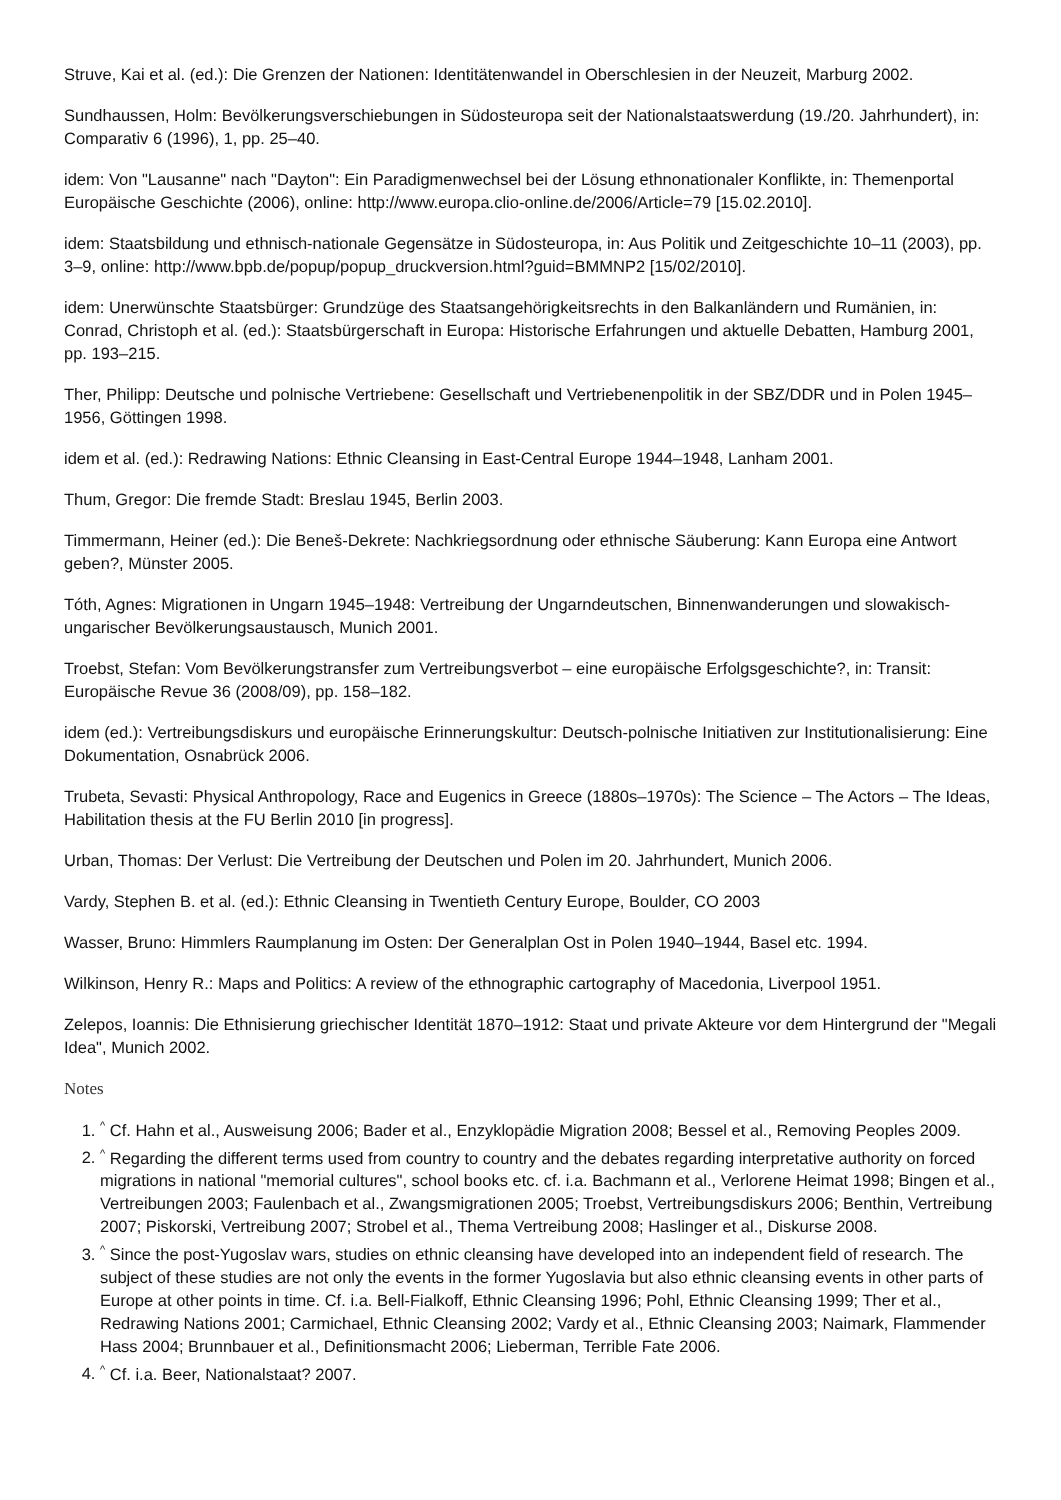Struve, Kai et al. (ed.): Die Grenzen der Nationen: Identitätenwandel in Oberschlesien in der Neuzeit, Marburg 2002.
Sundhaussen, Holm: Bevölkerungsverschiebungen in Südosteuropa seit der Nationalstaatswerdung (19./20. Jahrhun­dert), in: Comparativ 6 (1996), 1, pp. 25–40.
idem: Von "Lausanne" nach "Dayton": Ein Paradigmenwechsel bei der Lösung ethnonationaler Konflikte, in: Themenpor­tal Europäische Geschichte (2006), online: http://www.europa.clio-online.de/2006/Article=79 [15.02.2010].
idem: Staatsbildung und ethnisch-nationale Gegensätze in Südosteuropa, in: Aus Politik und Zeitgeschichte 10–11 (2003), pp. 3–9, online: http://www.bpb.de/popup/popup_druckversion.html?guid=BMMNP2 [15/02/2010].
idem: Unerwünschte Staatsbürger: Grundzüge des Staatsangehörigkeitsrechts in den Balkanländern und Rumänien, in: Conrad, Christoph et al. (ed.): Staatsbürgerschaft in Europa: Historische Erfahrungen und aktuelle Debatten, Hamburg 2001, pp. 193–215.
Ther, Philipp: Deutsche und polnische Vertriebene: Gesellschaft und Vertriebenenpolitik in der SBZ/DDR und in Polen 1945–1956, Göttingen 1998.
idem et al. (ed.): Redrawing Nations: Ethnic Cleansing in East-Central Europe 1944–1948, Lanham 2001.
Thum, Gregor: Die fremde Stadt: Breslau 1945, Berlin 2003.
Timmermann, Heiner (ed.): Die Beneš-Dekrete: Nachkriegsordnung oder ethnische Säuberung: Kann Europa eine Ant­wort geben?, Münster 2005.
Tóth, Agnes: Migrationen in Ungarn 1945–1948: Vertreibung der Ungarndeutschen, Binnenwanderungen und slowakisch-ungarischer Bevölkerungsaustausch, Munich 2001.
Troebst, Stefan: Vom Bevölkerungstransfer zum Vertreibungsverbot – eine europäische Erfolgsgeschichte?, in: Transit: Europäische Revue 36 (2008/09), pp. 158–182.
idem (ed.): Vertreibungsdiskurs und europäische Erinnerungskultur: Deutsch-polnische Initiativen zur Institutionalisierung: Eine Dokumentation, Osnabrück 2006.
Trubeta, Sevasti: Physical Anthropology, Race and Eugenics in Greece (1880s–1970s): The Science – The Actors – The Ideas, Habilitation thesis at the FU Berlin 2010 [in progress].
Urban, Thomas: Der Verlust: Die Vertreibung der Deutschen und Polen im 20. Jahrhundert, Munich 2006.
Vardy, Stephen B. et al. (ed.): Ethnic Cleansing in Twentieth Century Europe, Boulder, CO 2003
Wasser, Bruno: Himmlers Raumplanung im Osten: Der Generalplan Ost in Polen 1940–1944, Basel etc. 1994.
Wilkinson, Henry R.: Maps and Politics: A review of the ethnographic cartography of Macedonia, Liverpool 1951.
Zelepos, Ioannis: Die Ethnisierung griechischer Identität 1870–1912: Staat und private Akteure vor dem Hintergrund der "Megali Idea", Munich 2002.
Notes
1. <sup>^</sup> Cf. Hahn et al., Ausweisung 2006; Bader et al., Enzyklopädie Migration 2008; Bessel et al., Removing Peoples 2009.
2. <sup>^</sup> Regarding the different terms used from country to country and the debates regarding interpretative authority on forced migrations in national "memorial cultures", school books etc. cf. i.a. Bachmann et al., Verlorene Heimat 1998; Bingen et al., Vertreibungen 2003; Faulenbach et al., Zwangsmigrationen 2005; Troebst, Vertreibungsdiskurs 2006; Benthin, Vertreibung 2007; Piskorski, Vertreibung 2007; Strobel et al., Thema Vertreibung 2008; Haslinger et al., Diskurse 2008.
3. <sup>^</sup> Since the post-Yugoslav wars, studies on ethnic cleansing have developed into an independent field of research. The subject of these studies are not only the events in the former Yugoslavia but also ethnic cleansing events in other parts of Europe at other points in time. Cf. i.a. Bell-Fialkoff, Ethnic Cleansing 1996; Pohl, Ethnic Cleansing 1999; Ther et al., Redrawing Nations 2001; Carmichael, Ethnic Cleansing 2002; Vardy et al., Ethnic Cleansing 2003; Naimark, Flammender Hass 2004; Brunnbauer et al., Definitionsmacht 2006; Lieberman, Terrible Fate 2006.
4. <sup>^</sup> Cf. i.a. Beer, Nationalstaat? 2007.